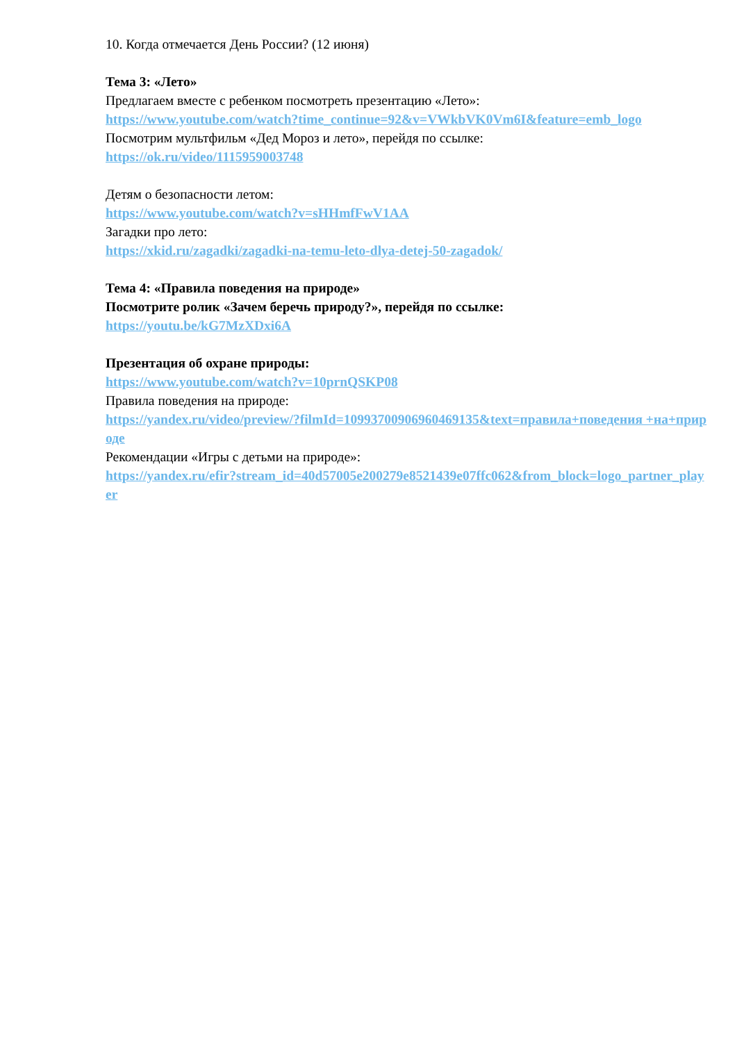10. Когда отмечается День России? (12 июня)
Тема 3: «Лето»
Предлагаем вместе с ребенком посмотреть презентацию «Лето»:
https://www.youtube.com/watch?time_continue=92&v=VWkbVK0Vm6I&feature=emb_logo
Посмотрим мультфильм «Дед Мороз и лето», перейдя по ссылке:
https://ok.ru/video/1115959003748
Детям о безопасности летом:
https://www.youtube.com/watch?v=sHHmfFwV1AA
Загадки про лето:
https://xkid.ru/zagadki/zagadki-na-temu-leto-dlya-detej-50-zagadok/
Тема 4: «Правила поведения на природе»
Посмотрите ролик «Зачем беречь природу?», перейдя по ссылке:
https://youtu.be/kG7MzXDxi6A
Презентация об охране природы:
https://www.youtube.com/watch?v=10prnQSKP08
Правила поведения на природе:
https://yandex.ru/video/preview/?filmId=10993700906960469135&text=правила+поведения +на+природе
Рекомендации «Игры с детьми на природе»:
https://yandex.ru/efir?stream_id=40d57005e200279e8521439e07ffc062&from_block=logo_partner_player